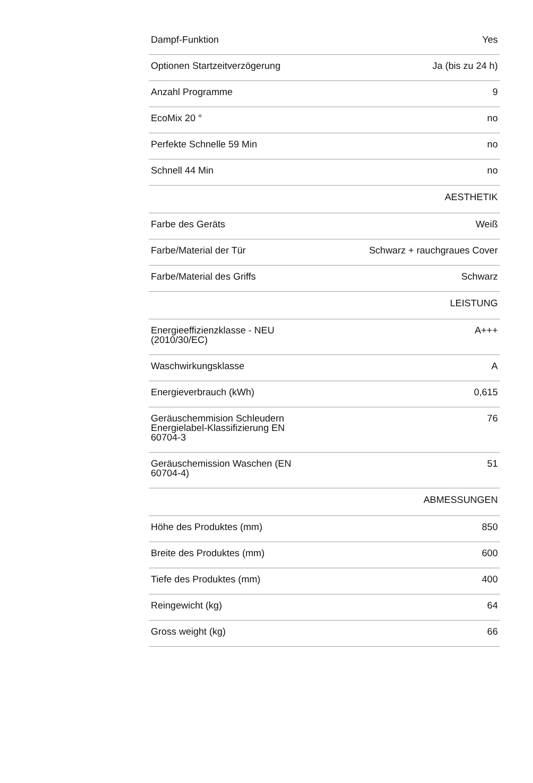| Dampf-Funktion | Yes |
| Optionen Startzeitverzögerung | Ja (bis zu 24 h) |
| Anzahl Programme | 9 |
| EcoMix 20 ° | no |
| Perfekte Schnelle 59 Min | no |
| Schnell 44 Min | no |
| AESTHETIK | |
| Farbe des Geräts | Weiß |
| Farbe/Material der Tür | Schwarz + rauchgraues Cover |
| Farbe/Material des Griffs | Schwarz |
| LEISTUNG | |
| Energieeffizienzklasse - NEU (2010/30/EC) | A+++ |
| Waschwirkungsklasse | A |
| Energieverbrauch (kWh) | 0,615 |
| Geräuschemmision Schleudern Energielabel-Klassifizierung EN 60704-3 | 76 |
| Geräuschemission Waschen (EN 60704-4) | 51 |
| ABMESSUNGEN | |
| Höhe des Produktes (mm) | 850 |
| Breite des Produktes (mm) | 600 |
| Tiefe des Produktes (mm) | 400 |
| Reingewicht (kg) | 64 |
| Gross weight (kg) | 66 |